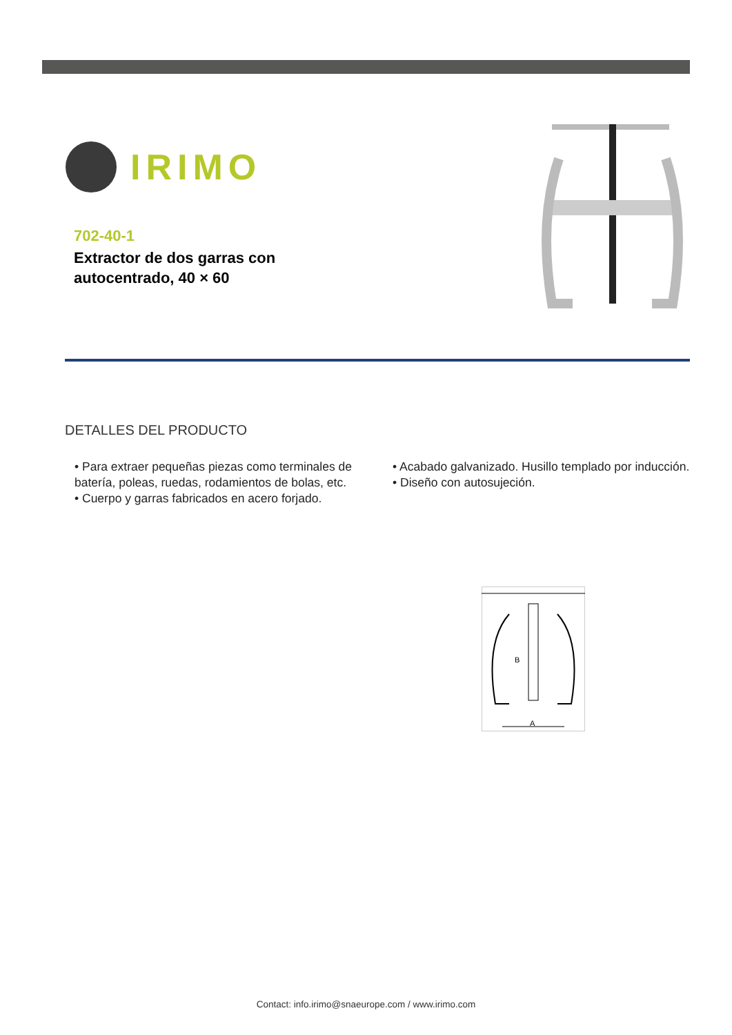IRIMO
702-40-1
Extractor de dos garras con
autocentrado, 40 × 60
DETALLES DEL PRODUCTO
• Para extraer pequeñas piezas como terminales de batería, poleas, ruedas, rodamientos de bolas, etc.
• Cuerpo y garras fabricados en acero forjado.
• Acabado galvanizado. Husillo templado por inducción.
• Diseño con autosujeción.
B
A
Contact: info.irimo@snaeurope.com / www.irimo.com